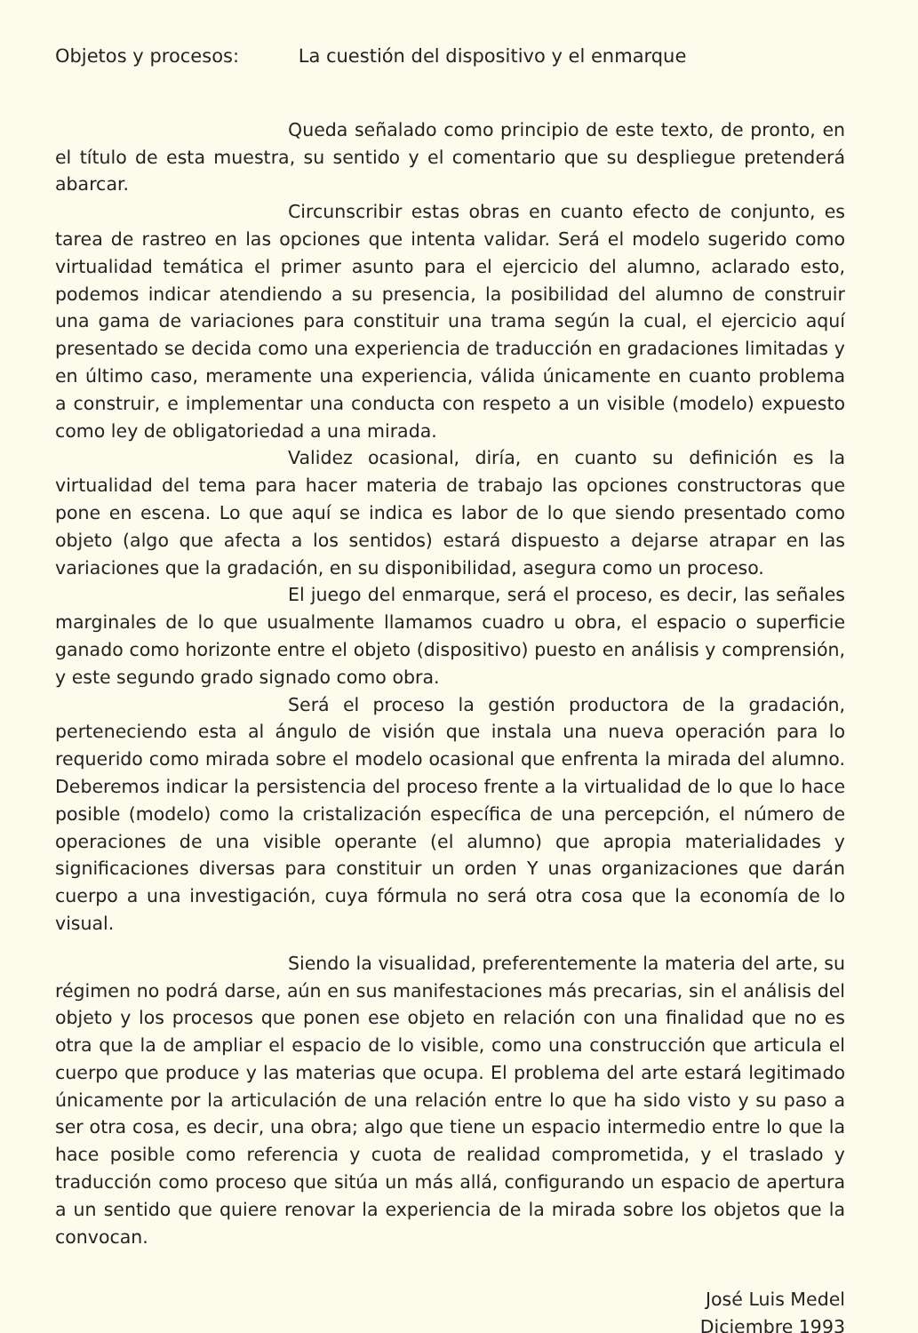Objetos y procesos: La cuestión del dispositivo y el enmarque
Queda señalado como principio de este texto, de pronto, en el título de esta muestra, su sentido y el comentario que su despliegue pretenderá abarcar.
Circunscribir estas obras en cuanto efecto de conjunto, es tarea de rastreo en las opciones que intenta validar. Será el modelo sugerido como virtualidad temática el primer asunto para el ejercicio del alumno, aclarado esto, podemos indicar atendiendo a su presencia, la posibilidad del alumno de construir una gama de variaciones para constituir una trama según la cual, el ejercicio aquí presentado se decida como una experiencia de traducción en gradaciones limitadas y en último caso, meramente una experiencia, válida únicamente en cuanto problema a construir, e implementar una conducta con respeto a un visible (modelo) expuesto como ley de obligatoriedad a una mirada.
Validez ocasional, diría, en cuanto su definición es la virtualidad del tema para hacer materia de trabajo las opciones constructoras que pone en escena. Lo que aquí se indica es labor de lo que siendo presentado como objeto (algo que afecta a los sentidos) estará dispuesto a dejarse atrapar en las variaciones que la gradación, en su disponibilidad, asegura como un proceso.
El juego del enmarque, será el proceso, es decir, las señales marginales de lo que usualmente llamamos cuadro u obra, el espacio o superficie ganado como horizonte entre el objeto (dispositivo) puesto en análisis y comprensión, y este segundo grado signado como obra.
Será el proceso la gestión productora de la gradación, perteneciendo esta al ángulo de visión que instala una nueva operación para lo requerido como mirada sobre el modelo ocasional que enfrenta la mirada del alumno. Deberemos indicar la persistencia del proceso frente a la virtualidad de lo que lo hace posible (modelo) como la cristalización específica de una percepción, el número de operaciones de una visible operante (el alumno) que apropia materialidades y significaciones diversas para constituir un orden Y unas organizaciones que darán cuerpo a una investigación, cuya fórmula no será otra cosa que la economía de lo visual.
Siendo la visualidad, preferentemente la materia del arte, su régimen no podrá darse, aún en sus manifestaciones más precarias, sin el análisis del objeto y los procesos que ponen ese objeto en relación con una finalidad que no es otra que la de ampliar el espacio de lo visible, como una construcción que articula el cuerpo que produce y las materias que ocupa. El problema del arte estará legitimado únicamente por la articulación de una relación entre lo que ha sido visto y su paso a ser otra cosa, es decir, una obra; algo que tiene un espacio intermedio entre lo que la hace posible como referencia y cuota de realidad comprometida, y el traslado y traducción como proceso que sitúa un más allá, configurando un espacio de apertura a un sentido que quiere renovar la experiencia de la mirada sobre los objetos que la convocan.
José Luis Medel
Diciembre 1993